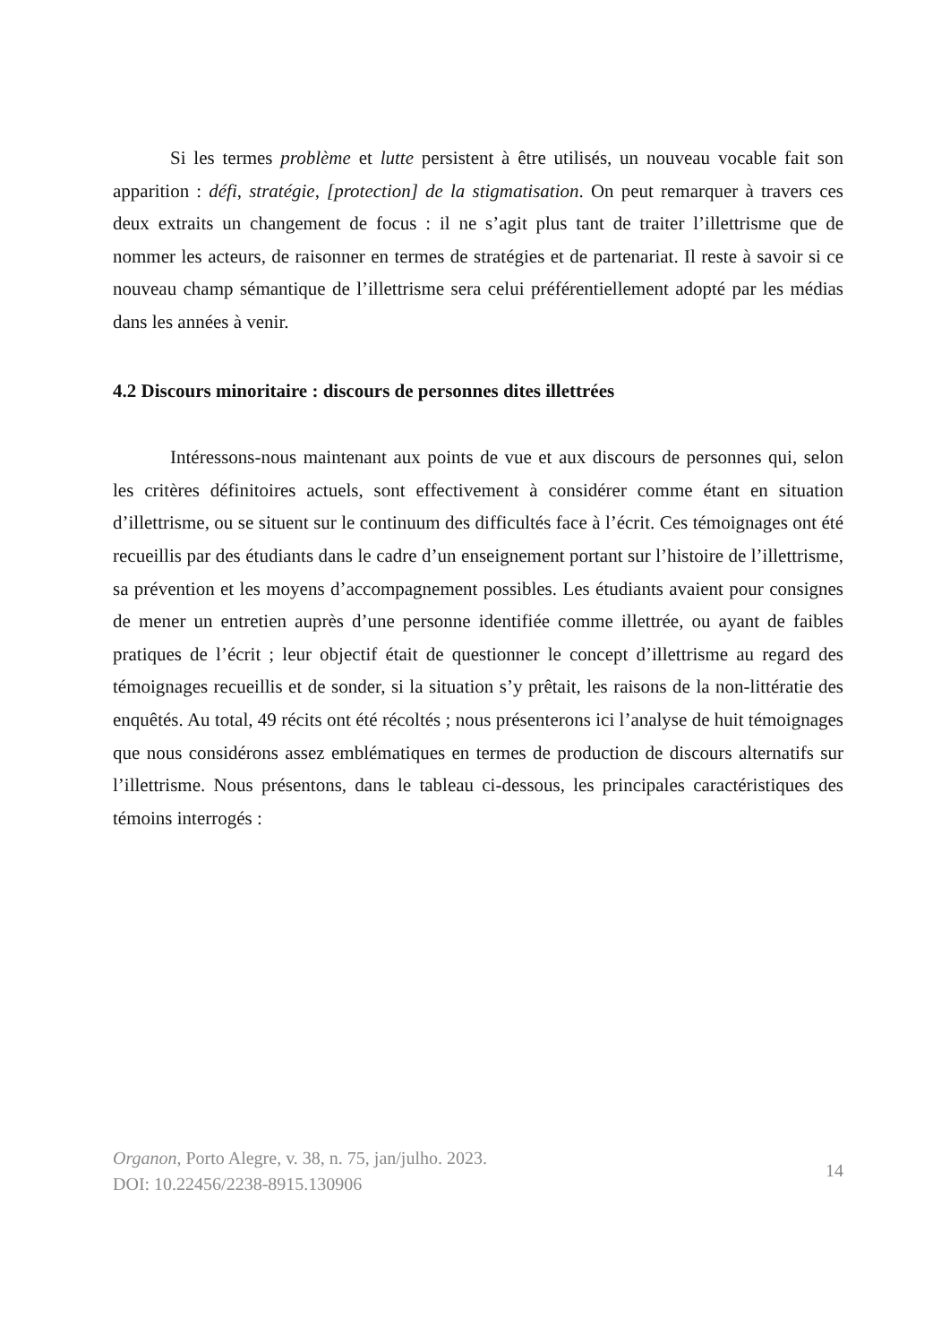Si les termes problème et lutte persistent à être utilisés, un nouveau vocable fait son apparition : défi, stratégie, [protection] de la stigmatisation. On peut remarquer à travers ces deux extraits un changement de focus : il ne s’agit plus tant de traiter l’illettrisme que de nommer les acteurs, de raisonner en termes de stratégies et de partenariat. Il reste à savoir si ce nouveau champ sémantique de l’illettrisme sera celui préférentiellement adopté par les médias dans les années à venir.
4.2 Discours minoritaire : discours de personnes dites illettrées
Intéressons-nous maintenant aux points de vue et aux discours de personnes qui, selon les critères définitoires actuels, sont effectivement à considérer comme étant en situation d’illettrisme, ou se situent sur le continuum des difficultés face à l’écrit. Ces témoignages ont été recueillis par des étudiants dans le cadre d’un enseignement portant sur l’histoire de l’illettrisme, sa prévention et les moyens d’accompagnement possibles. Les étudiants avaient pour consignes de mener un entretien auprès d’une personne identifiée comme illettrée, ou ayant de faibles pratiques de l’écrit ; leur objectif était de questionner le concept d’illettrisme au regard des témoignages recueillis et de sonder, si la situation s’y prêtait, les raisons de la non-littératie des enquêtés. Au total, 49 récits ont été récoltés ; nous présenterons ici l’analyse de huit témoignages que nous considérons assez emblématiques en termes de production de discours alternatifs sur l’illettrisme. Nous présentons, dans le tableau ci-dessous, les principales caractéristiques des témoins interrogés :
Organon, Porto Alegre, v. 38, n. 75, jan/julho. 2023.
DOI: 10.22456/2238-8915.130906
14